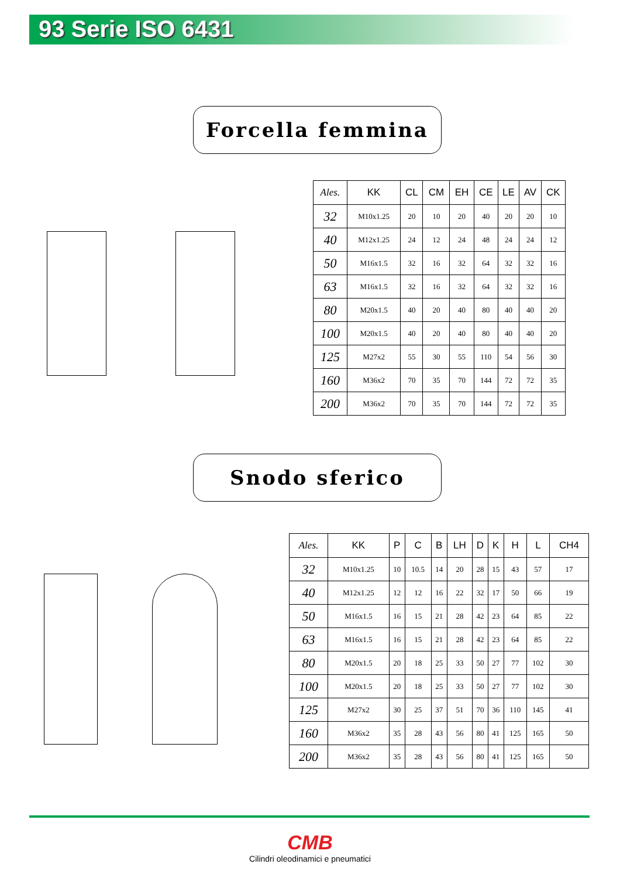93 Serie ISO 6431
Forcella femmina
| Ales. | KK | CL | CM | EH | CE | LE | AV | CK |
| --- | --- | --- | --- | --- | --- | --- | --- | --- |
| 32 | M10x1.25 | 20 | 10 | 20 | 40 | 20 | 20 | 10 |
| 40 | M12x1.25 | 24 | 12 | 24 | 48 | 24 | 24 | 12 |
| 50 | M16x1.5 | 32 | 16 | 32 | 64 | 32 | 32 | 16 |
| 63 | M16x1.5 | 32 | 16 | 32 | 64 | 32 | 32 | 16 |
| 80 | M20x1.5 | 40 | 20 | 40 | 80 | 40 | 40 | 20 |
| 100 | M20x1.5 | 40 | 20 | 40 | 80 | 40 | 40 | 20 |
| 125 | M27x2 | 55 | 30 | 55 | 110 | 54 | 56 | 30 |
| 160 | M36x2 | 70 | 35 | 70 | 144 | 72 | 72 | 35 |
| 200 | M36x2 | 70 | 35 | 70 | 144 | 72 | 72 | 35 |
Snodo sferico
| Ales. | KK | P | C | B | LH | D | K | H | L | CH4 |
| --- | --- | --- | --- | --- | --- | --- | --- | --- | --- | --- |
| 32 | M10x1.25 | 10 | 10.5 | 14 | 20 | 28 | 15 | 43 | 57 | 17 |
| 40 | M12x1.25 | 12 | 12 | 16 | 22 | 32 | 17 | 50 | 66 | 19 |
| 50 | M16x1.5 | 16 | 15 | 21 | 28 | 42 | 23 | 64 | 85 | 22 |
| 63 | M16x1.5 | 16 | 15 | 21 | 28 | 42 | 23 | 64 | 85 | 22 |
| 80 | M20x1.5 | 20 | 18 | 25 | 33 | 50 | 27 | 77 | 102 | 30 |
| 100 | M20x1.5 | 20 | 18 | 25 | 33 | 50 | 27 | 77 | 102 | 30 |
| 125 | M27x2 | 30 | 25 | 37 | 51 | 70 | 36 | 110 | 145 | 41 |
| 160 | M36x2 | 35 | 28 | 43 | 56 | 80 | 41 | 125 | 165 | 50 |
| 200 | M36x2 | 35 | 28 | 43 | 56 | 80 | 41 | 125 | 165 | 50 |
CMB
Cilindri oleodinamici e pneumatici